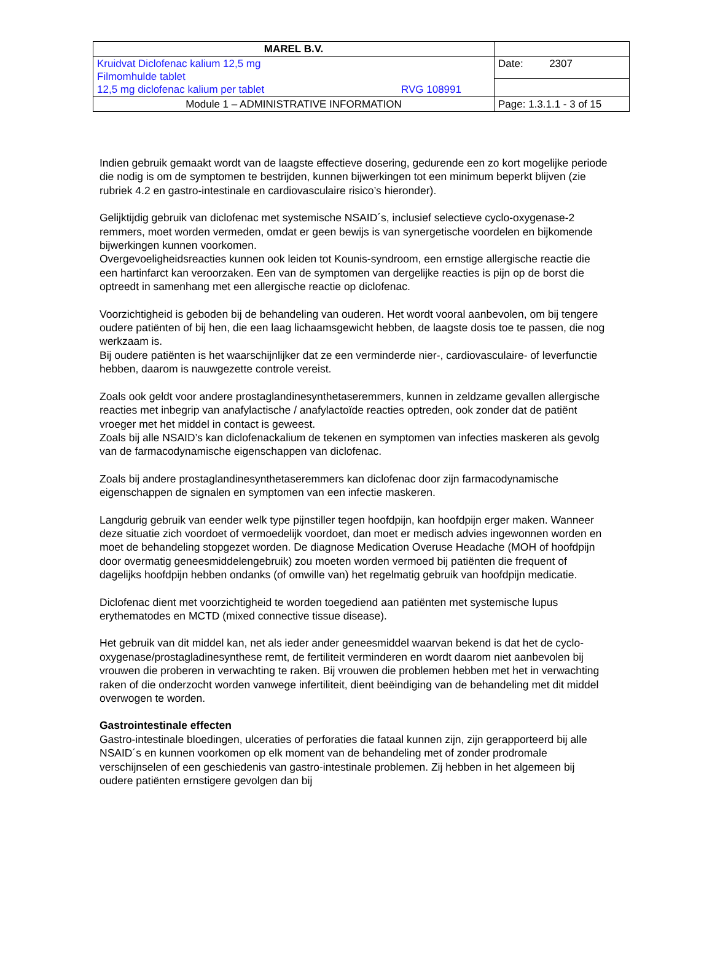| MAREL B.V. | |
| Kruidvat Diclofenac kalium 12,5 mg Filmomhulde tablet 12,5 mg diclofenac kalium per tablet RVG 108991 | Date: 2307 |
| Module 1 – ADMINISTRATIVE INFORMATION | Page: 1.3.1.1 - 3 of 15 |
Indien gebruik gemaakt wordt van de laagste effectieve dosering, gedurende een zo kort mogelijke periode die nodig is om de symptomen te bestrijden, kunnen bijwerkingen tot een minimum beperkt blijven (zie rubriek 4.2 en gastro-intestinale en cardiovasculaire risico’s hieronder).
Gelijktijdig gebruik van diclofenac met systemische NSAID´s, inclusief selectieve cyclo-oxygenase-2 remmers, moet worden vermeden, omdat er geen bewijs is van synergetische voordelen en bijkomende bijwerkingen kunnen voorkomen.
Overgevoeligheidsreacties kunnen ook leiden tot Kounis-syndroom, een ernstige allergische reactie die een hartinfarct kan veroorzaken. Een van de symptomen van dergelijke reacties is pijn op de borst die optreedt in samenhang met een allergische reactie op diclofenac.
Voorzichtigheid is geboden bij de behandeling van ouderen. Het wordt vooral aanbevolen, om bij tengere oudere patiënten of bij hen, die een laag lichaamsgewicht hebben, de laagste dosis toe te passen, die nog werkzaam is.
Bij oudere patiënten is het waarschijnlijker dat ze een verminderde nier-, cardiovasculaire- of leverfunctie hebben, daarom is nauwgezette controle vereist.
Zoals ook geldt voor andere prostaglandinesynthetaseremmers, kunnen in zeldzame gevallen allergische reacties met inbegrip van anafylactische / anafylactoïde reacties optreden, ook zonder dat de patiënt vroeger met het middel in contact is geweest.
Zoals bij alle NSAID’s kan diclofenackalium de tekenen en symptomen van infecties maskeren als gevolg van de farmacodynamische eigenschappen van diclofenac.
Zoals bij andere prostaglandinesynthetaseremmers kan diclofenac door zijn farmacodynamische eigenschappen de signalen en symptomen van een infectie maskeren.
Langdurig gebruik van eender welk type pijnstiller tegen hoofdpijn, kan hoofdpijn erger maken. Wanneer deze situatie zich voordoet of vermoedelijk voordoet, dan moet er medisch advies ingewonnen worden en moet de behandeling stopgezet worden. De diagnose Medication Overuse Headache (MOH of hoofdpijn door overmatig geneesmiddelengebruik) zou moeten worden vermoed bij patiënten die frequent of dagelijks hoofdpijn hebben ondanks (of omwille van) het regelmatig gebruik van hoofdpijn medicatie.
Diclofenac dient met voorzichtigheid te worden toegediend aan patiënten met systemische lupus erythematodes en MCTD (mixed connective tissue disease).
Het gebruik van dit middel kan, net als ieder ander geneesmiddel waarvan bekend is dat het de cyclo-oxygenase/prostagladinesynthese remt, de fertiliteit verminderen en wordt daarom niet aanbevolen bij vrouwen die proberen in verwachting te raken. Bij vrouwen die problemen hebben met het in verwachting raken of die onderzocht worden vanwege infertiliteit, dient beëindiging van de behandeling met dit middel overwogen te worden.
Gastrointestinale effecten
Gastro-intestinale bloedingen, ulceraties of perforaties die fataal kunnen zijn, zijn gerapporteerd bij alle NSAID´s en kunnen voorkomen op elk moment van de behandeling met of zonder prodromale verschijnselen of een geschiedenis van gastro-intestinale problemen. Zij hebben in het algemeen bij oudere patiënten ernstigere gevolgen dan bij